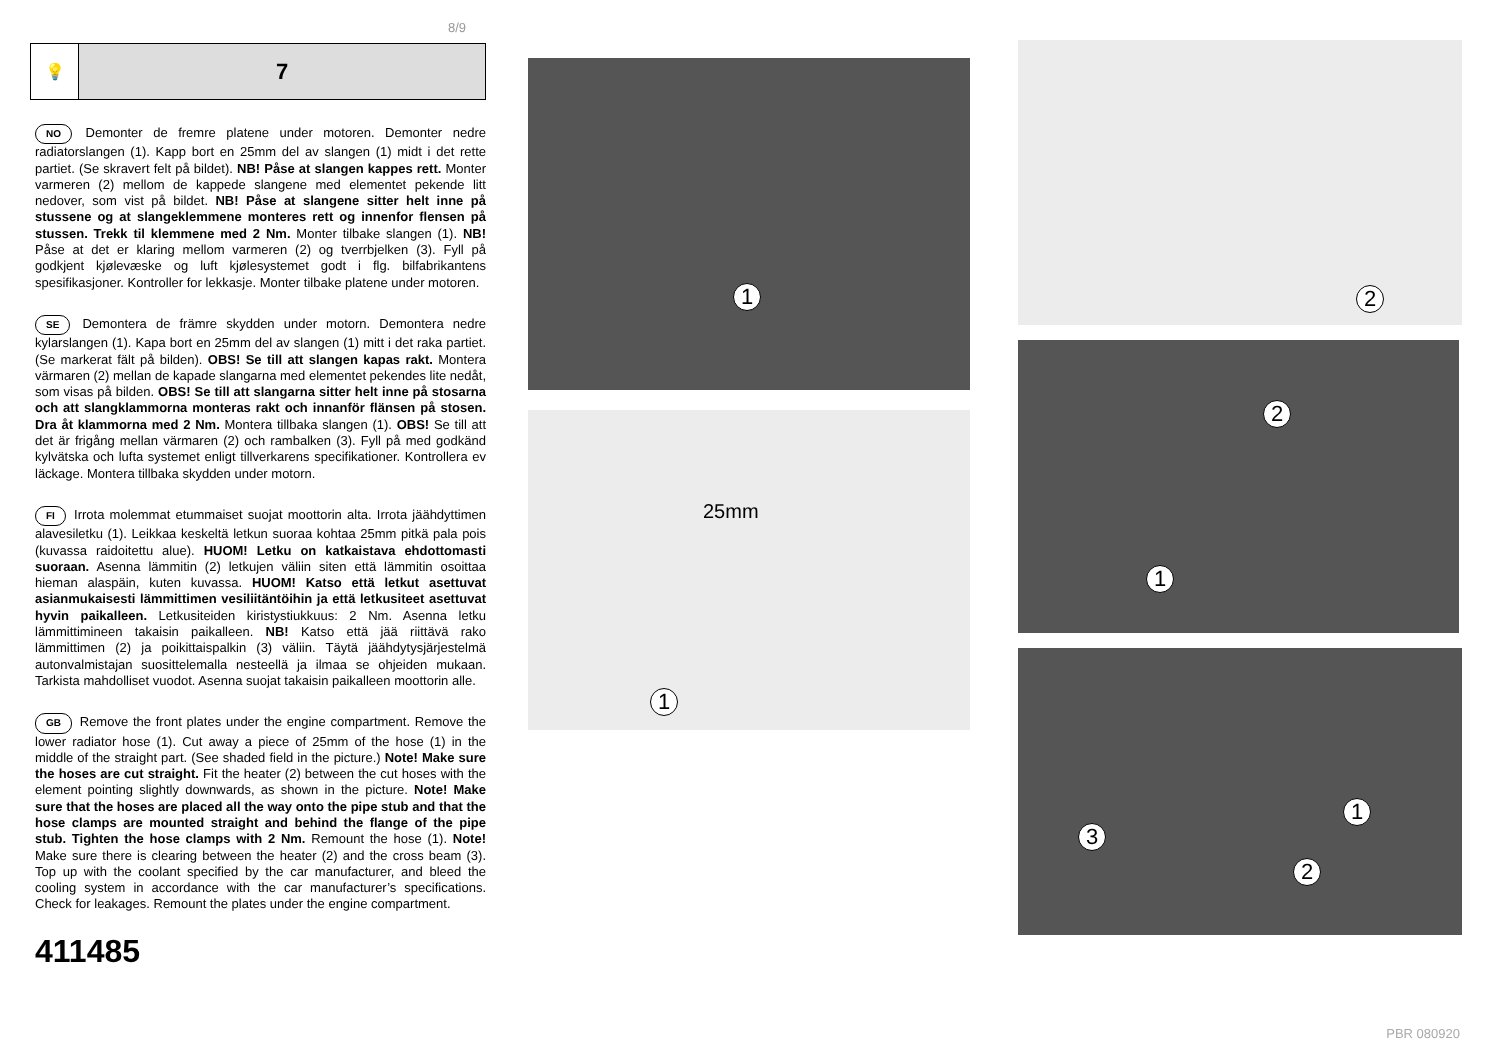8/9
💡
7
NO Demonter de fremre platene under motoren. Demonter nedre radiatorslangen (1). Kapp bort en 25mm del av slangen (1) midt i det rette partiet. (Se skravert felt på bildet). NB! Påse at slangen kappes rett. Monter varmeren (2) mellom de kappede slangene med elementet pekende litt nedover, som vist på bildet. NB! Påse at slangene sitter helt inne på stussene og at slangeklemmene monteres rett og innenfor flensen på stussen. Trekk til klemmene med 2 Nm. Monter tilbake slangen (1). NB! Påse at det er klaring mellom varmeren (2) og tverrbjelken (3). Fyll på godkjent kjølevæske og luft kjølesystemet godt i flg. bilfabrikantens spesifikasjoner. Kontroller for lekkasje. Monter tilbake platene under motoren.
SE Demontera de främre skydden under motorn. Demontera nedre kylarslangen (1). Kapa bort en 25mm del av slangen (1) mitt i det raka partiet. (Se markerat fält på bilden). OBS! Se till att slangen kapas rakt. Montera värmaren (2) mellan de kapade slangarna med elementet pekendes lite nedåt, som visas på bilden. OBS! Se till att slangarna sitter helt inne på stosarna och att slangklammorna monteras rakt och innanför flänsen på stosen. Dra åt klammorna med 2 Nm. Montera tillbaka slangen (1). OBS! Se till att det är frigång mellan värmaren (2) och rambalken (3). Fyll på med godkänd kylvätska och lufta systemet enligt tillverkarens specifikationer. Kontrollera ev läckage. Montera tillbaka skydden under motorn.
FI Irrota molemmat etummaiset suojat moottorin alta. Irrota jäähdyttimen alavesiletku (1). Leikkaa keskeltä letkun suoraa kohtaa 25mm pitkä pala pois (kuvassa raidoitettu alue). HUOM! Letku on katkaistava ehdottomasti suoraan. Asenna lämmitin (2) letkujen väliin siten että lämmitin osoittaa hieman alaspäin, kuten kuvassa. HUOM! Katso että letkut asettuvat asianmukaisesti lämmittimen vesiliitäntöihin ja että letkusiteet asettuvat hyvin paikalleen. Letkusiteiden kiristystiukkuus: 2 Nm. Asenna letku lämmittimineen takaisin paikalleen. NB! Katso että jää riittävä rako lämmittimen (2) ja poikittaispalkin (3) väliin. Täytä jäähdytysjärjestelmä autonvalmistajan suosittelemalla nesteellä ja ilmaa se ohjeiden mukaan. Tarkista mahdolliset vuodot. Asenna suojat takaisin paikalleen moottorin alle.
GB Remove the front plates under the engine compartment. Remove the lower radiator hose (1). Cut away a piece of 25mm of the hose (1) in the middle of the straight part. (See shaded field in the picture.) Note! Make sure the hoses are cut straight. Fit the heater (2) between the cut hoses with the element pointing slightly downwards, as shown in the picture. Note! Make sure that the hoses are placed all the way onto the pipe stub and that the hose clamps are mounted straight and behind the flange of the pipe stub. Tighten the hose clamps with 2 Nm. Remount the hose (1). Note! Make sure there is clearing between the heater (2) and the cross beam (3). Top up with the coolant specified by the car manufacturer, and bleed the cooling system in accordance with the car manufacturer’s specifications. Check for leakages. Remount the plates under the engine compartment.
411485
1
25mm
1
2
2
1
3
1
2
PBR 080920